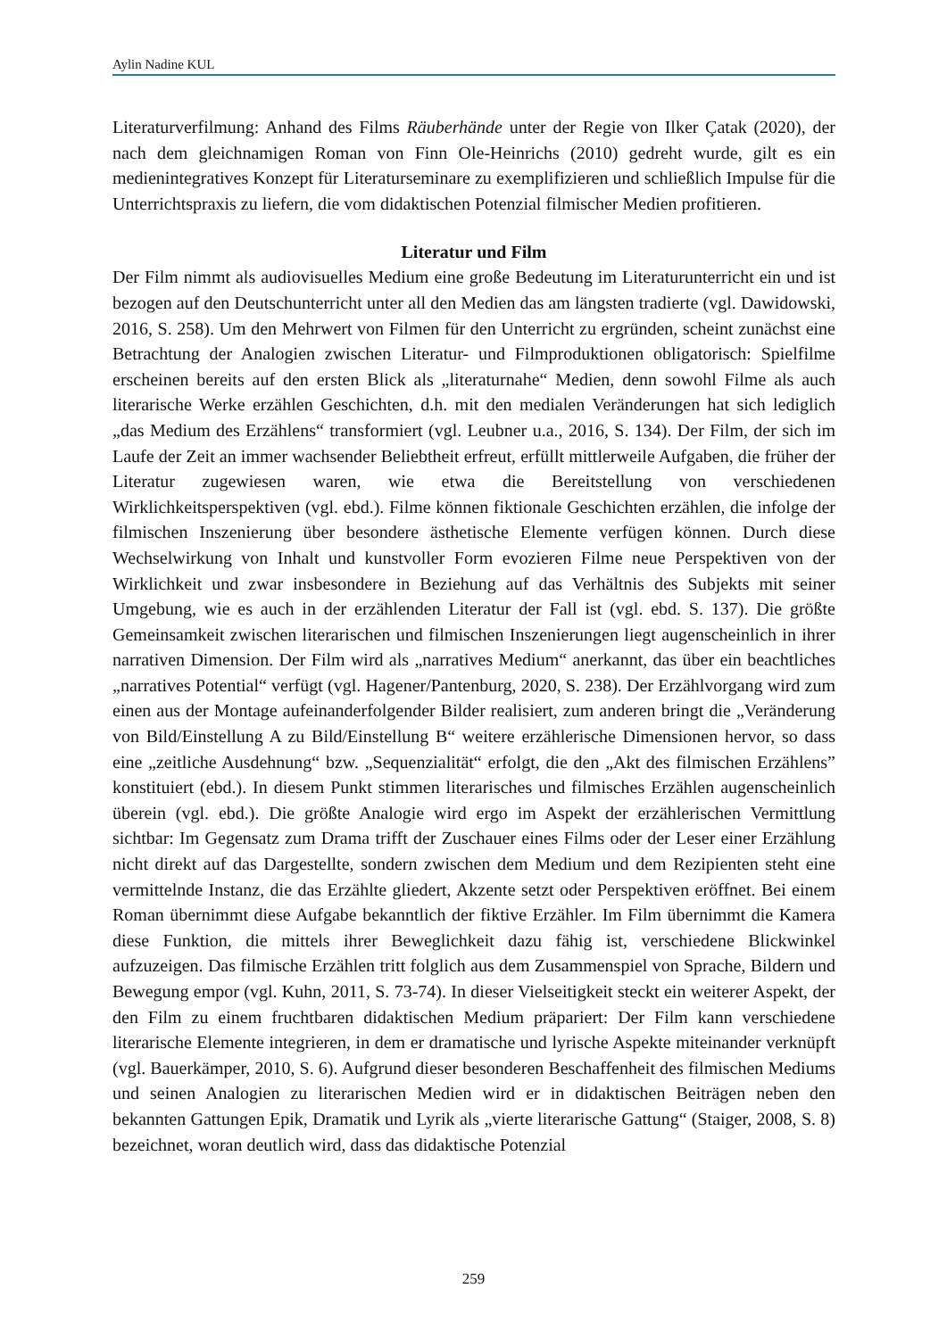Aylin Nadine KUL
Literaturverfilmung: Anhand des Films Räuberhände unter der Regie von Ilker Çatak (2020), der nach dem gleichnamigen Roman von Finn Ole-Heinrichs (2010) gedreht wurde, gilt es ein medienintegratives Konzept für Literaturseminare zu exemplifizieren und schließlich Impulse für die Unterrichtspraxis zu liefern, die vom didaktischen Potenzial filmischer Medien profitieren.
Literatur und Film
Der Film nimmt als audiovisuelles Medium eine große Bedeutung im Literaturunterricht ein und ist bezogen auf den Deutschunterricht unter all den Medien das am längsten tradierte (vgl. Dawidowski, 2016, S. 258). Um den Mehrwert von Filmen für den Unterricht zu ergründen, scheint zunächst eine Betrachtung der Analogien zwischen Literatur- und Filmproduktionen obligatorisch: Spielfilme erscheinen bereits auf den ersten Blick als „literaturnahe“ Medien, denn sowohl Filme als auch literarische Werke erzählen Geschichten, d.h. mit den medialen Veränderungen hat sich lediglich „das Medium des Erzählens“ transformiert (vgl. Leubner u.a., 2016, S. 134). Der Film, der sich im Laufe der Zeit an immer wachsender Beliebtheit erfreut, erfüllt mittlerweile Aufgaben, die früher der Literatur zugewiesen waren, wie etwa die Bereitstellung von verschiedenen Wirklichkeitsperspektiven (vgl. ebd.). Filme können fiktionale Geschichten erzählen, die infolge der filmischen Inszenierung über besondere ästhetische Elemente verfügen können. Durch diese Wechselwirkung von Inhalt und kunstvoller Form evozieren Filme neue Perspektiven von der Wirklichkeit und zwar insbesondere in Beziehung auf das Verhältnis des Subjekts mit seiner Umgebung, wie es auch in der erzählenden Literatur der Fall ist (vgl. ebd. S. 137). Die größte Gemeinsamkeit zwischen literarischen und filmischen Inszenierungen liegt augenscheinlich in ihrer narrativen Dimension. Der Film wird als „narratives Medium“ anerkannt, das über ein beachtliches „narratives Potential“ verfügt (vgl. Hagener/Pantenburg, 2020, S. 238). Der Erzählvorgang wird zum einen aus der Montage aufeinanderfolgender Bilder realisiert, zum anderen bringt die „Veränderung von Bild/Einstellung A zu Bild/Einstellung B“ weitere erzählerische Dimensionen hervor, so dass eine „zeitliche Ausdehnung“ bzw. „Sequenzialität“ erfolgt, die den „Akt des filmischen Erzählens” konstituiert (ebd.). In diesem Punkt stimmen literarisches und filmisches Erzählen augenscheinlich überein (vgl. ebd.). Die größte Analogie wird ergo im Aspekt der erzählerischen Vermittlung sichtbar: Im Gegensatz zum Drama trifft der Zuschauer eines Films oder der Leser einer Erzählung nicht direkt auf das Dargestellte, sondern zwischen dem Medium und dem Rezipienten steht eine vermittelnde Instanz, die das Erzählte gliedert, Akzente setzt oder Perspektiven eröffnet. Bei einem Roman übernimmt diese Aufgabe bekanntlich der fiktive Erzähler. Im Film übernimmt die Kamera diese Funktion, die mittels ihrer Beweglichkeit dazu fähig ist, verschiedene Blickwinkel aufzuzeigen. Das filmische Erzählen tritt folglich aus dem Zusammenspiel von Sprache, Bildern und Bewegung empor (vgl. Kuhn, 2011, S. 73-74). In dieser Vielseitigkeit steckt ein weiterer Aspekt, der den Film zu einem fruchtbaren didaktischen Medium präpariert: Der Film kann verschiedene literarische Elemente integrieren, in dem er dramatische und lyrische Aspekte miteinander verknüpft (vgl. Bauerkämper, 2010, S. 6). Aufgrund dieser besonderen Beschaffenheit des filmischen Mediums und seinen Analogien zu literarischen Medien wird er in didaktischen Beiträgen neben den bekannten Gattungen Epik, Dramatik und Lyrik als „vierte literarische Gattung“ (Staiger, 2008, S. 8) bezeichnet, woran deutlich wird, dass das didaktische Potenzial
259